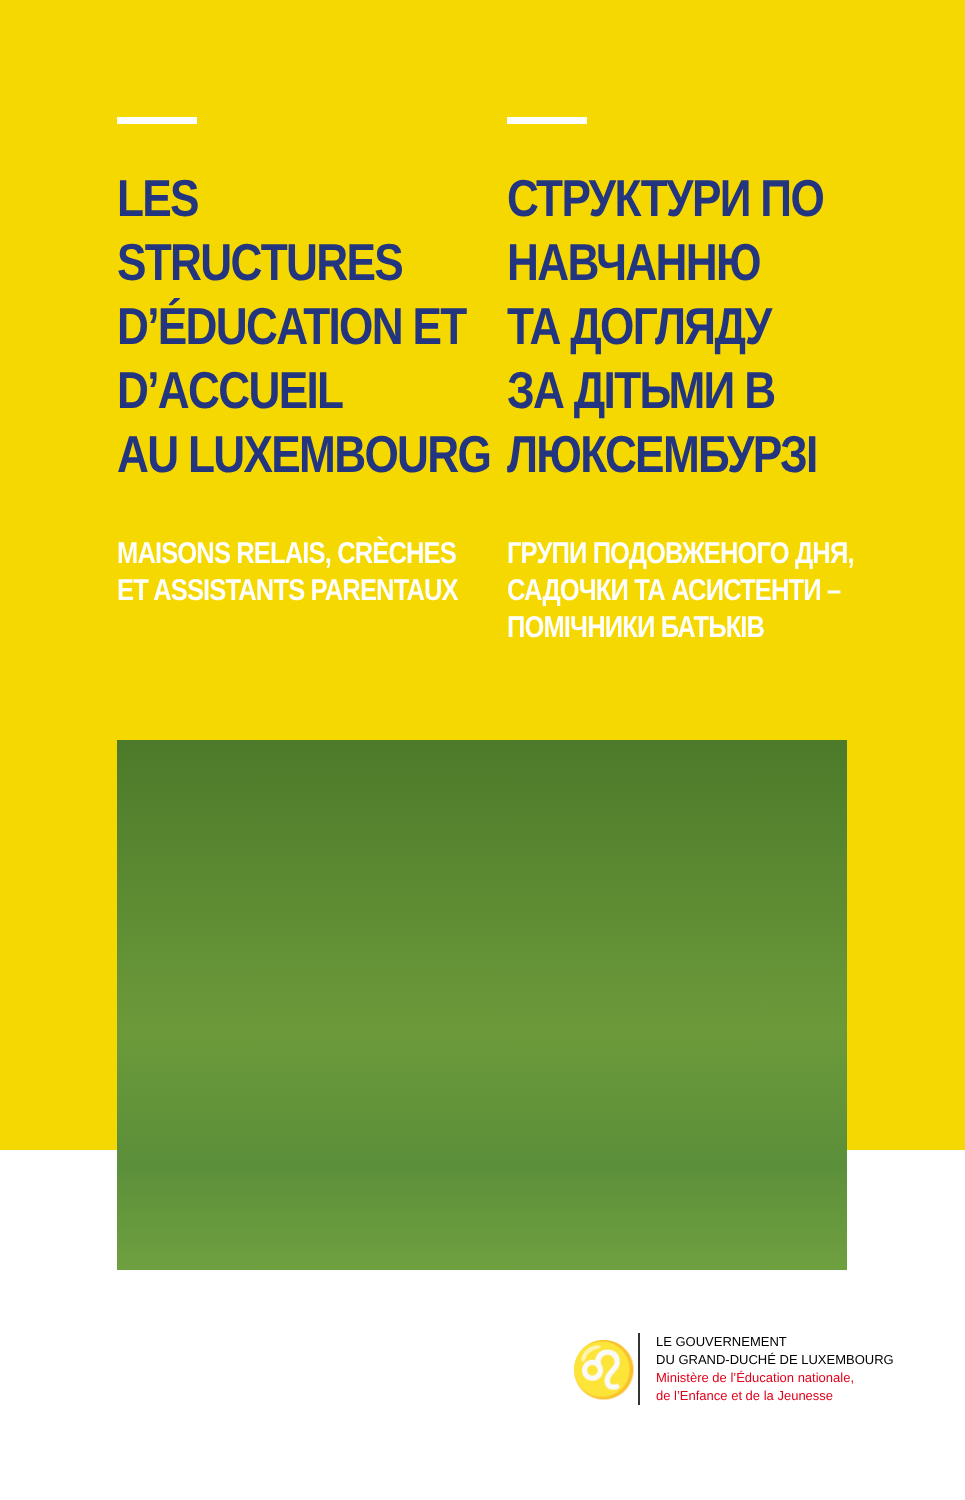LES
STRUCTURES
D’ÉDUCATION ET
D’ACCUEIL
AU LUXEMBOURG
MAISONS RELAIS, CRÈCHES
ET ASSISTANTS PARENTAUX
СТРУКТУРИ ПО
НАВЧАННЮ
ТА ДОГЛЯДУ
ЗА ДІТЬМИ В
ЛЮКСЕМБУРЗІ
ГРУПИ ПОДОВЖЕНОГО ДНЯ,
САДОЧКИ ТА АСИСТЕНТИ –
ПОМІЧНИКИ БАТЬКІВ
♌
LE GOUVERNEMENT
DU GRAND-DUCHÉ DE LUXEMBOURG
Ministère de l’Éducation nationale,
de l’Enfance et de la Jeunesse